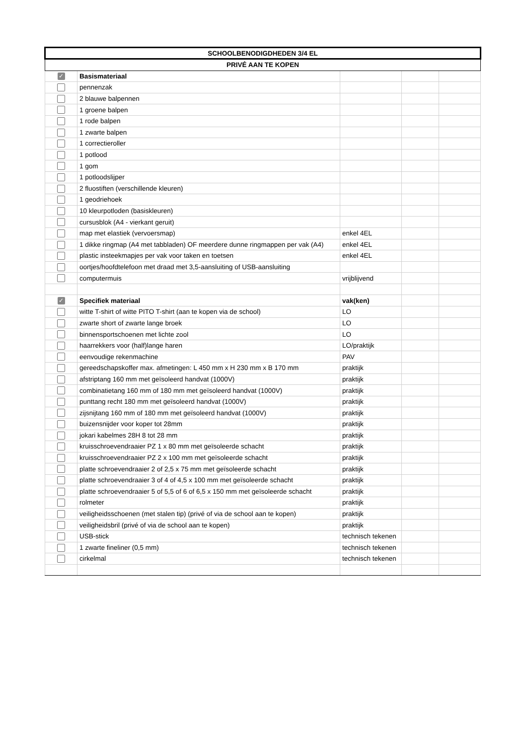| SCHOOLBENODIGDHEDEN 3/4 EL | | | | |
| --- | --- | --- | --- | --- |
| PRIVÉ AAN TE KOPEN | | | | |
| ✓ | Basismateriaal | | | |
| | pennenzak | | | |
| | 2 blauwe balpennen | | | |
| | 1 groene balpen | | | |
| | 1 rode balpen | | | |
| | 1 zwarte balpen | | | |
| | 1 correctieroller | | | |
| | 1 potlood | | | |
| | 1 gom | | | |
| | 1 potloodslijper | | | |
| | 2 fluostiften (verschillende kleuren) | | | |
| | 1 geodriehoek | | | |
| | 10 kleurpotloden (basiskleuren) | | | |
| | cursusblok (A4 - vierkant geruit) | | | |
| | map met elastiek (vervoersmap) | enkel 4EL | | |
| | 1 dikke ringmap (A4 met tabbladen) OF meerdere dunne ringmappen per vak (A4) | enkel 4EL | | |
| | plastic insteekmapjes per vak voor taken en toetsen | enkel 4EL | | |
| | oortjes/hoofdtelefoon met draad met 3,5-aansluiting of USB-aansluiting | | | |
| | computermuis | vrijblijvend | | |
| ✓ | Specifiek materiaal | vak(ken) | | |
| | witte T-shirt of witte PITO T-shirt (aan te kopen via de school) | LO | | |
| | zwarte short of zwarte lange broek | LO | | |
| | binnensportschoenen met lichte zool | LO | | |
| | haarrekkers voor (half)lange haren | LO/praktijk | | |
| | eenvoudige rekenmachine | PAV | | |
| | gereedschapskoffer max. afmetingen: L 450 mm x H 230 mm x B 170 mm | praktijk | | |
| | afstriptang 160 mm met geïsoleerd handvat (1000V) | praktijk | | |
| | combinatietang 160 mm of 180 mm met geïsoleerd handvat (1000V) | praktijk | | |
| | punttang recht 180 mm met geïsoleerd handvat (1000V) | praktijk | | |
| | zijsnijtang 160 mm of 180 mm met geïsoleerd handvat (1000V) | praktijk | | |
| | buizensnijder voor koper tot 28mm | praktijk | | |
| | jokari kabelmes 28H 8 tot 28 mm | praktijk | | |
| | kruisschroevendraaier PZ 1 x 80 mm met geïsoleerde schacht | praktijk | | |
| | kruisschroevendraaier PZ 2 x 100 mm met geïsoleerde schacht | praktijk | | |
| | platte schroevendraaier 2 of 2,5 x 75 mm met geïsoleerde schacht | praktijk | | |
| | platte schroevendraaier 3 of 4 of 4,5 x 100 mm met geïsoleerde schacht | praktijk | | |
| | platte schroevendraaier 5 of 5,5 of 6 of 6,5 x 150 mm met geïsoleerde schacht | praktijk | | |
| | rolmeter | praktijk | | |
| | veiligheidsschoenen (met stalen tip) (privé of via de school aan te kopen) | praktijk | | |
| | veiligheidsbril (privé of via de school aan te kopen) | praktijk | | |
| | USB-stick | technisch tekenen | | |
| | 1 zwarte fineliner (0,5 mm) | technisch tekenen | | |
| | cirkelmal | technisch tekenen | | |